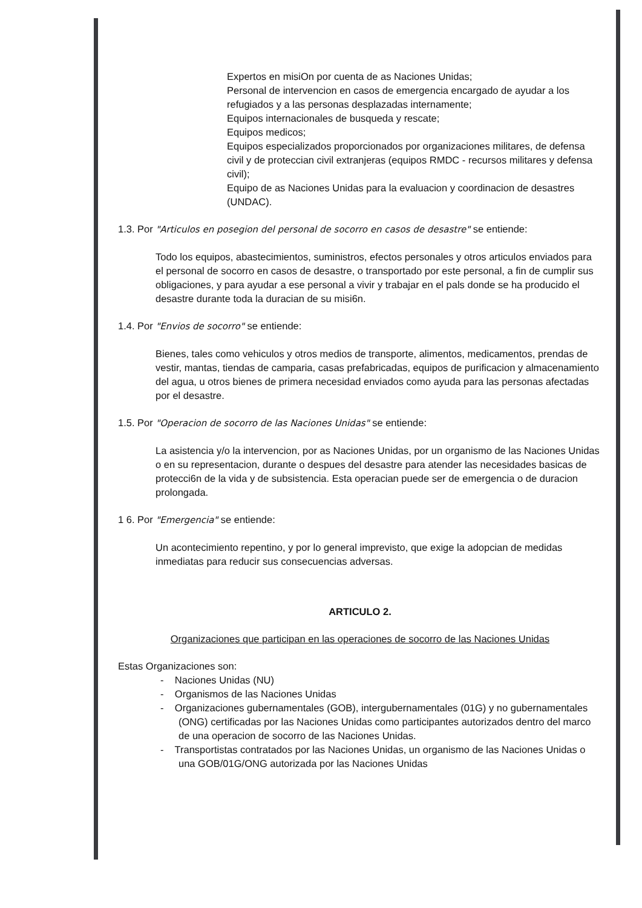Expertos en misiOn por cuenta de as Naciones Unidas;
Personal de intervencion en casos de emergencia encargado de ayudar a los refugiados y a las personas desplazadas internamente;
Equipos internacionales de busqueda y rescate;
Equipos medicos;
Equipos especializados proporcionados por organizaciones militares, de defensa civil y de proteccian civil extranjeras (equipos RMDC - recursos militares y defensa civil);
Equipo de as Naciones Unidas para la evaluacion y coordinacion de desastres (UNDAC).
1.3. Por "Articulos en posegion del personal de socorro en casos de desastre" se entiende:
Todo los equipos, abastecimientos, suministros, efectos personales y otros articulos enviados para el personal de socorro en casos de desastre, o transportado por este personal, a fin de cumplir sus obligaciones, y para ayudar a ese personal a vivir y trabajar en el pals donde se ha producido el desastre durante toda la duracian de su misi6n.
1.4. Por "Envios de socorro" se entiende:
Bienes, tales como vehiculos y otros medios de transporte, alimentos, medicamentos, prendas de vestir, mantas, tiendas de camparia, casas prefabricadas, equipos de purificacion y almacenamiento del agua, u otros bienes de primera necesidad enviados como ayuda para las personas afectadas por el desastre.
1.5. Por "Operacion de socorro de las Naciones Unidas" se entiende:
La asistencia y/o la intervencion, por as Naciones Unidas, por un organismo de las Naciones Unidas o en su representacion, durante o despues del desastre para atender las necesidades basicas de protecci6n de la vida y de subsistencia. Esta operacian puede ser de emergencia o de duracion prolongada.
1 6. Por "Emergencia" se entiende:
Un acontecimiento repentino, y por lo general imprevisto, que exige la adopcian de medidas inmediatas para reducir sus consecuencias adversas.
ARTICULO 2.
Organizaciones que participan en las operaciones de socorro de las Naciones Unidas
Estas Organizaciones son:
- Naciones Unidas (NU)
- Organismos de las Naciones Unidas
- Organizaciones gubernamentales (GOB), intergubernamentales (01G) y no gubernamentales (ONG) certificadas por las Naciones Unidas como participantes autorizados dentro del marco de una operacion de socorro de las Naciones Unidas.
- Transportistas contratados por las Naciones Unidas, un organismo de las Naciones Unidas o una GOB/01G/ONG autorizada por las Naciones Unidas